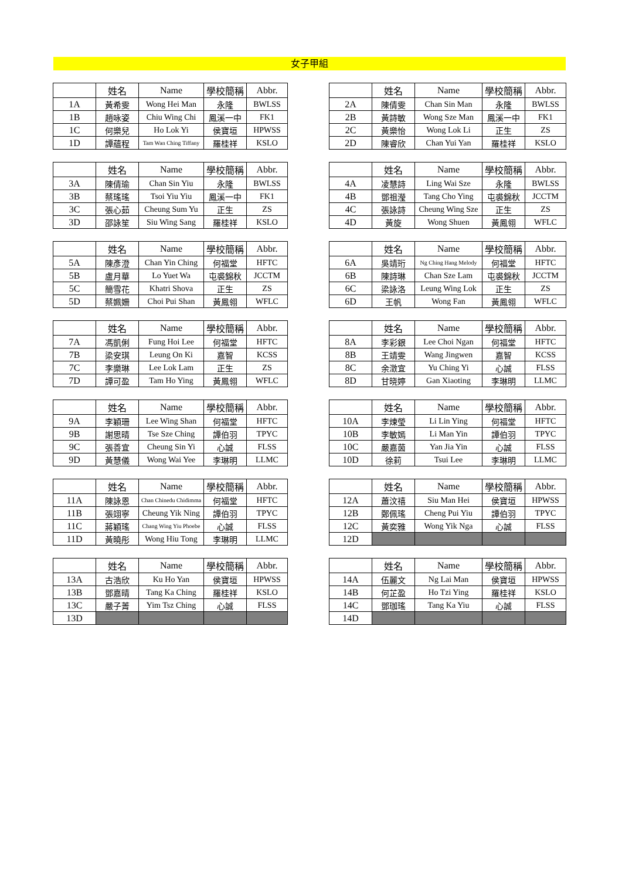女子甲組
| | 姓名 | Name | 學校簡稱 | Abbr. |
| --- | --- | --- | --- | --- |
| 1A | 黃希雯 | Wong Hei Man | 永隆 | BWLSS |
| 1B | 趙咏姿 | Chiu Wing Chi | 鳳溪一中 | FK1 |
| 1C | 何樂兒 | Ho Lok Yi | 侯寶垣 | HPWSS |
| 1D | 譚蘊程 | Tam Wan Ching Tiffany | 羅桂祥 | KSLO |
| | 姓名 | Name | 學校簡稱 | Abbr. |
| --- | --- | --- | --- | --- |
| 2A | 陳倩雯 | Chan Sin Man | 永隆 | BWLSS |
| 2B | 黃詩敏 | Wong Sze Man | 鳳溪一中 | FK1 |
| 2C | 黃樂怡 | Wong Lok Li | 正生 | ZS |
| 2D | 陳睿欣 | Chan Yui Yan | 羅桂祥 | KSLO |
| | 姓名 | Name | 學校簡稱 | Abbr. |
| --- | --- | --- | --- | --- |
| 3A | 陳倩瑜 | Chan Sin Yiu | 永隆 | BWLSS |
| 3B | 蔡瑤瑤 | Tsoi Yiu Yiu | 鳳溪一中 | FK1 |
| 3C | 張心茹 | Cheung Sum Yu | 正生 | ZS |
| 3D | 邵詠笙 | Siu Wing Sang | 羅桂祥 | KSLO |
| | 姓名 | Name | 學校簡稱 | Abbr. |
| --- | --- | --- | --- | --- |
| 4A | 凌慧詩 | Ling Wai Sze | 永隆 | BWLSS |
| 4B | 鄧祖瀅 | Tang Cho Ying | 屯裘錦秋 | JCCTM |
| 4C | 張詠詩 | Cheung Wing Sze | 正生 | ZS |
| 4D | 黃旋 | Wong Shuen | 黃鳳翎 | WFLC |
| | 姓名 | Name | 學校簡稱 | Abbr. |
| --- | --- | --- | --- | --- |
| 5A | 陳彥澄 | Chan Yin Ching | 何福堂 | HFTC |
| 5B | 盧月華 | Lo Yuet Wa | 屯裘錦秋 | JCCTM |
| 5C | 簡雪花 | Khatri Shova | 正生 | ZS |
| 5D | 蔡姵姍 | Choi Pui Shan | 黃鳳翎 | WFLC |
| | 姓名 | Name | 學校簡稱 | Abbr. |
| --- | --- | --- | --- | --- |
| 6A | 吳靖珩 | Ng Ching Hang Melody | 何福堂 | HFTC |
| 6B | 陳詩琳 | Chan Sze Lam | 屯裘錦秋 | JCCTM |
| 6C | 梁詠洛 | Leung Wing Lok | 正生 | ZS |
| 6D | 王帆 | Wong Fan | 黃鳳翎 | WFLC |
| | 姓名 | Name | 學校簡稱 | Abbr. |
| --- | --- | --- | --- | --- |
| 7A | 馮凱俐 | Fung Hoi Lee | 何福堂 | HFTC |
| 7B | 梁安琪 | Leung On Ki | 嘉智 | KCSS |
| 7C | 李樂琳 | Lee Lok Lam | 正生 | ZS |
| 7D | 譚可盈 | Tam Ho Ying | 黃鳳翎 | WFLC |
| | 姓名 | Name | 學校簡稱 | Abbr. |
| --- | --- | --- | --- | --- |
| 8A | 李彩銀 | Lee Choi Ngan | 何福堂 | HFTC |
| 8B | 王靖雯 | Wang Jingwen | 嘉智 | KCSS |
| 8C | 余澂宜 | Yu Ching Yi | 心誠 | FLSS |
| 8D | 甘晓婷 | Gan Xiaoting | 李琳明 | LLMC |
| | 姓名 | Name | 學校簡稱 | Abbr. |
| --- | --- | --- | --- | --- |
| 9A | 李穎珊 | Lee Wing Shan | 何福堂 | HFTC |
| 9B | 謝思晴 | Tse Sze Ching | 譚伯羽 | TPYC |
| 9C | 張善宜 | Cheung Sin Yi | 心誠 | FLSS |
| 9D | 黃慧儀 | Wong Wai Yee | 李琳明 | LLMC |
| | 姓名 | Name | 學校簡稱 | Abbr. |
| --- | --- | --- | --- | --- |
| 10A | 李煉瑩 | Li Lin Ying | 何福堂 | HFTC |
| 10B | 李敏嫣 | Li Man Yin | 譚伯羽 | TPYC |
| 10C | 嚴嘉茵 | Yan Jia Yin | 心誠 | FLSS |
| 10D | 徐莉 | Tsui Lee | 李琳明 | LLMC |
| | 姓名 | Name | 學校簡稱 | Abbr. |
| --- | --- | --- | --- | --- |
| 11A | 陳詠恩 | Chan Chinedu Chidimma | 何福堂 | HFTC |
| 11B | 張翊寧 | Cheung Yik Ning | 譚伯羽 | TPYC |
| 11C | 蔣穎瑤 | Chang Wing Yiu Phoebe | 心誠 | FLSS |
| 11D | 黃曉彤 | Wong Hiu Tong | 李琳明 | LLMC |
| | 姓名 | Name | 學校簡稱 | Abbr. |
| --- | --- | --- | --- | --- |
| 12A | 蕭汶禧 | Siu Man Hei | 侯寶垣 | HPWSS |
| 12B | 鄭佩瑤 | Cheng Pui Yiu | 譚伯羽 | TPYC |
| 12C | 黃奕雅 | Wong Yik Nga | 心誠 | FLSS |
| 12D | | | | |
| | 姓名 | Name | 學校簡稱 | Abbr. |
| --- | --- | --- | --- | --- |
| 13A | 古浩欣 | Ku Ho Yan | 侯寶垣 | HPWSS |
| 13B | 鄧嘉晴 | Tang Ka Ching | 羅桂祥 | KSLO |
| 13C | 嚴子菁 | Yim Tsz Ching | 心誠 | FLSS |
| 13D | | | | |
| | 姓名 | Name | 學校簡稱 | Abbr. |
| --- | --- | --- | --- | --- |
| 14A | 伍麗文 | Ng Lai Man | 侯寶垣 | HPWSS |
| 14B | 何芷盈 | Ho Tzi Ying | 羅桂祥 | KSLO |
| 14C | 鄧珈瑤 | Tang Ka Yiu | 心誠 | FLSS |
| 14D | | | | |